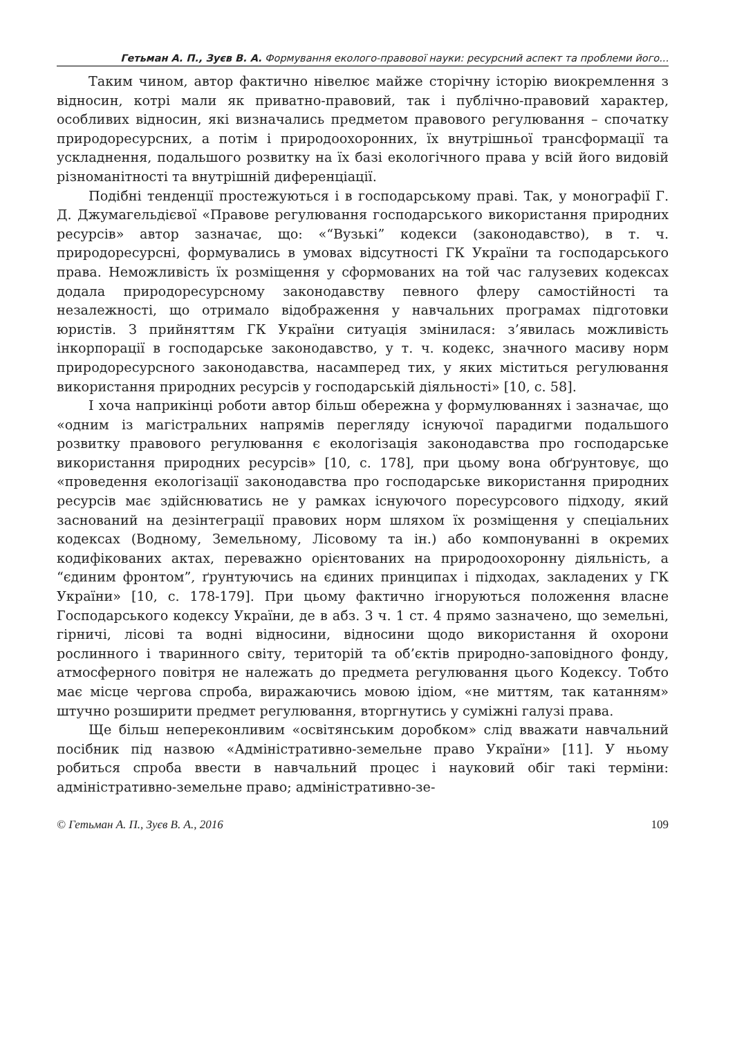Гетьман А. П., Зуєв В. А. Формування еколого-правової науки: ресурсний аспект та проблеми його...
Таким чином, автор фактично нівелює майже сторічну історію виокремлення з відносин, котрі мали як приватно-правовий, так і публічно-правовий характер, особливих відносин, які визначались предметом правового регулювання – спочатку природоресурсних, а потім і природоохоронних, їх внутрішньої трансформації та ускладнення, подальшого розвитку на їх базі екологічного права у всій його видовій різноманітності та внутрішній диференціації.
Подібні тенденції простежуються і в господарському праві. Так, у монографії Г. Д. Джумагельдієвої «Правове регулювання господарського використання природних ресурсів» автор зазначає, що: «“Вузькі” кодекси (законодавство), в т. ч. природоресурсні, формувались в умовах відсутності ГК України та господарського права. Неможливість їх розміщення у сформованих на той час галузевих кодексах додала природоресурсному законодавству певного флеру самостійності та незалежності, що отримало відображення у навчальних програмах підготовки юристів. З прийняттям ГК України ситуація змінилася: з’явилась можливість інкорпорації в господарське законодавство, у т. ч. кодекс, значного масиву норм природоресурсного законодавства, насамперед тих, у яких міститься регулювання використання природних ресурсів у господарській діяльності» [10, с. 58].
І хоча наприкінці роботи автор більш обережна у формулюваннях і зазначає, що «одним із магістральних напрямів перегляду існуючої парадигми подальшого розвитку правового регулювання є екологізація законодавства про господарське використання природних ресурсів» [10, с. 178], при цьому вона обґрунтовує, що «проведення екологізації законодавства про господарське використання природних ресурсів має здійснюватись не у рамках існуючого поресурсового підходу, який заснований на дезінтеграції правових норм шляхом їх розміщення у спеціальних кодексах (Водному, Земельному, Лісовому та ін.) або компонуванні в окремих кодифікованих актах, переважно орієнтованих на природоохоронну діяльність, а “єдиним фронтом”, ґрунтуючись на єдиних принципах і підходах, закладених у ГК України» [10, с. 178-179]. При цьому фактично ігноруються положення власне Господарського кодексу України, де в абз. 3 ч. 1 ст. 4 прямо зазначено, що земельні, гірничі, лісові та водні відносини, відносини щодо використання й охорони рослинного і тваринного світу, територій та об’єктів природно-заповідного фонду, атмосферного повітря не належать до предмета регулювання цього Кодексу. Тобто має місце чергова спроба, виражаючись мовою ідіом, «не миттям, так катанням» штучно розширити предмет регулювання, вторгнутись у суміжні галузі права.
Ще більш непереконливим «освітянським доробком» слід вважати навчальний посібник під назвою «Адміністративно-земельне право України» [11]. У ньому робиться спроба ввести в навчальний процес і науковий обіг такі терміни: адміністративно-земельне право; адміністративно-зе-
© Гетьман А. П., Зуєв В. А., 2016 109